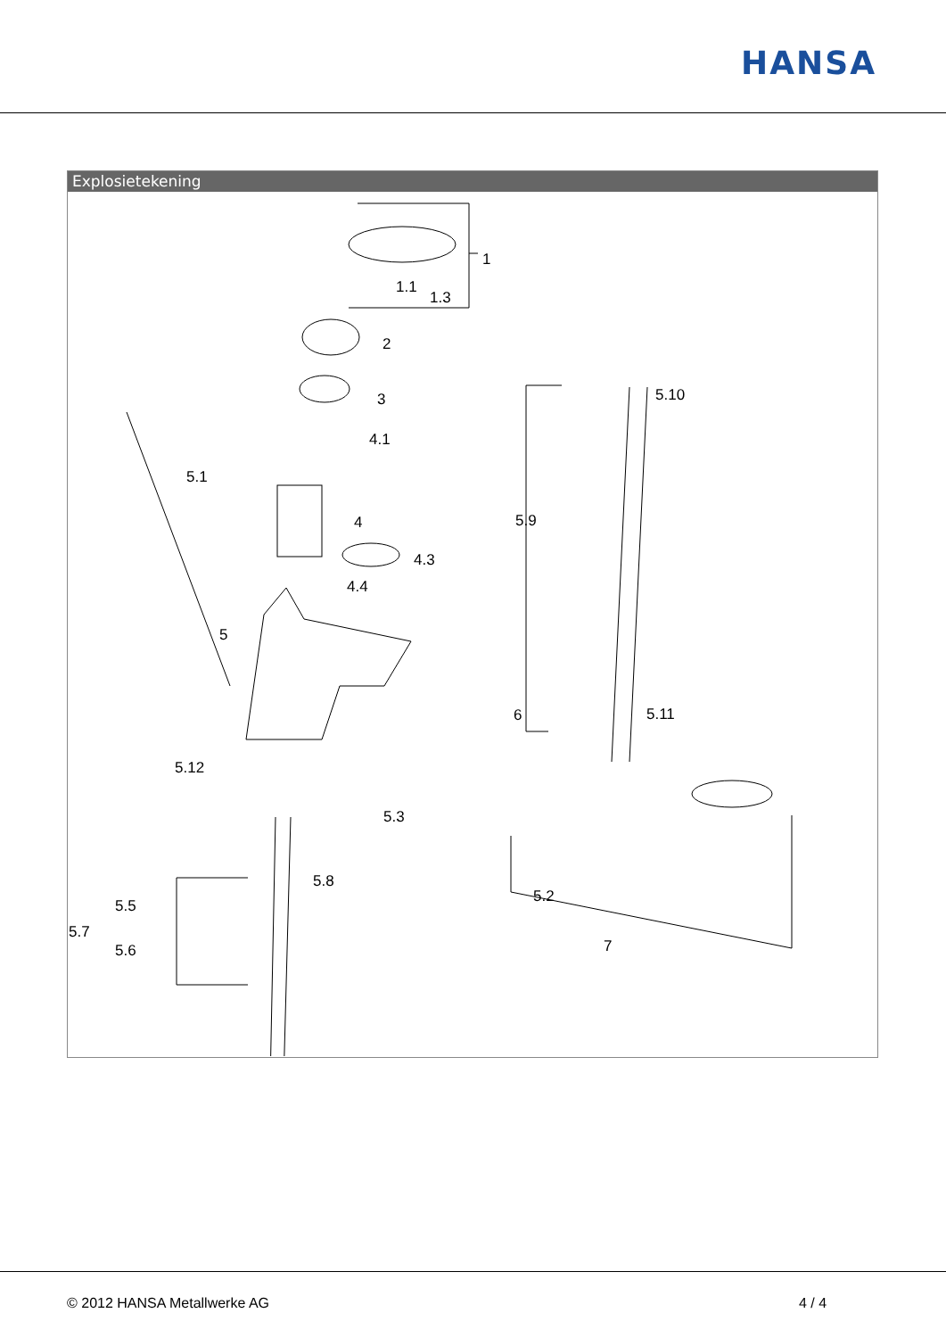HANSA
Explosietekening
1
1.1
1.3
2
3
4.1
5.1
4
4.3
4.4
5
6
5.12
5.3
5.8
5.5
5.7
5.6
5.10
5.9
5.11
5.2
7
© 2012 HANSA Metallwerke AG 4 / 4